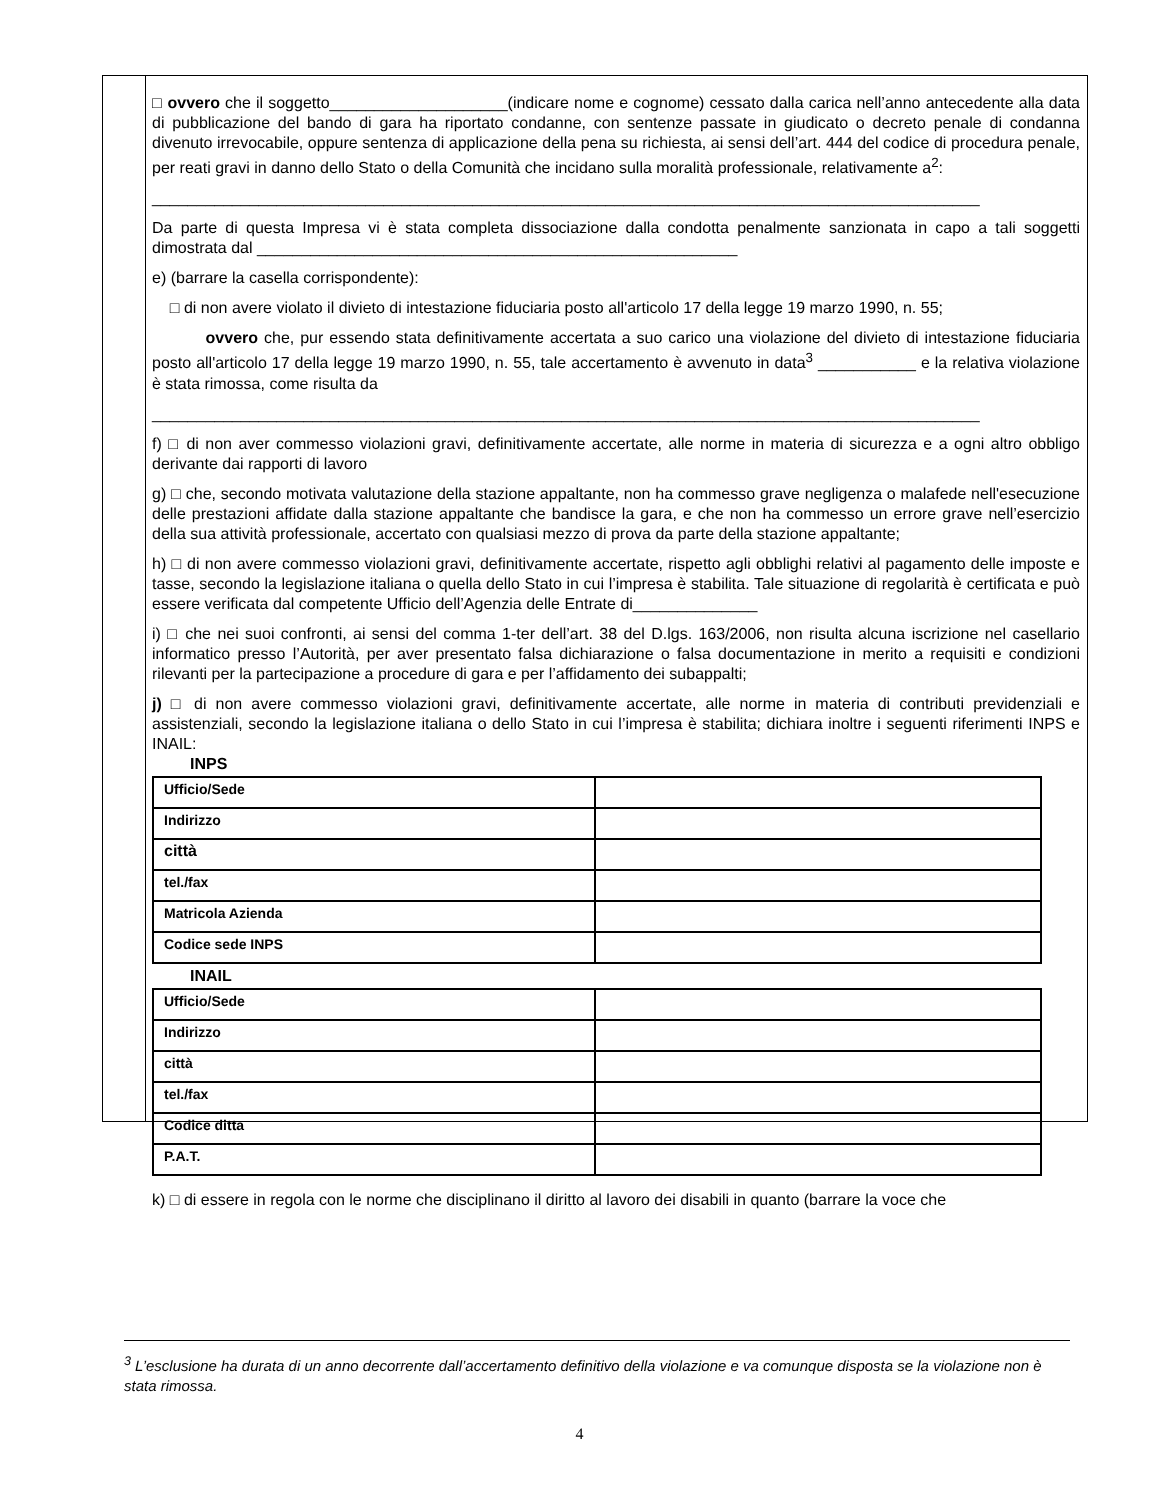□ ovvero che il soggetto____________________(indicare nome e cognome) cessato dalla carica nell’anno antecedente alla data di pubblicazione del bando di gara ha riportato condanne, con sentenze passate in giudicato o decreto penale di condanna divenuto irrevocabile, oppure sentenza di applicazione della pena su richiesta, ai sensi dell’art. 444 del codice di procedura penale, per reati gravi in danno dello Stato o della Comunità che incidano sulla moralità professionale, relativamente a<sup>2</sup>:
_____________________________________________________________________________________________
Da parte di questa Impresa vi è stata completa dissociazione dalla condotta penalmente sanzionata in capo a tali soggetti dimostrata dal ______________________________________________________
e) (barrare la casella corrispondente):
□ di non avere violato il divieto di intestazione fiduciaria posto all'articolo 17 della legge 19 marzo 1990, n. 55;
ovvero che, pur essendo stata definitivamente accertata a suo carico una violazione del divieto di intestazione fiduciaria posto all'articolo 17 della legge 19 marzo 1990, n. 55, tale accertamento è avvenuto in data<sup>3</sup> ___________ e la relativa violazione è stata rimossa, come risulta da
_____________________________________________________________________________________________
f) □ di non aver commesso violazioni gravi, definitivamente accertate, alle norme in materia di sicurezza e a ogni altro obbligo derivante dai rapporti di lavoro
g) □ che, secondo motivata valutazione della stazione appaltante, non ha commesso grave negligenza o malafede nell'esecuzione delle prestazioni affidate dalla stazione appaltante che bandisce la gara, e che non ha commesso un errore grave nell’esercizio della sua attività professionale, accertato con qualsiasi mezzo di prova da parte della stazione appaltante;
h) □ di non avere commesso violazioni gravi, definitivamente accertate, rispetto agli obblighi relativi al pagamento delle imposte e tasse, secondo la legislazione italiana o quella dello Stato in cui l’impresa è stabilita. Tale situazione di regolarità è certificata e può essere verificata dal competente Ufficio dell’Agenzia delle Entrate di______________
i) □ che nei suoi confronti, ai sensi del comma 1-ter dell’art. 38 del D.lgs. 163/2006, non risulta alcuna iscrizione nel casellario informatico presso l’Autorità, per aver presentato falsa dichiarazione o falsa documentazione in merito a requisiti e condizioni rilevanti per la partecipazione a procedure di gara e per l’affidamento dei subappalti;
j) □ di non avere commesso violazioni gravi, definitivamente accertate, alle norme in materia di contributi previdenziali e assistenziali, secondo la legislazione italiana o dello Stato in cui l’impresa è stabilita; dichiara inoltre i seguenti riferimenti INPS e INAIL:
INPS
| Ufficio/Sede | |
| Indirizzo | |
| città | |
| tel./fax | |
| Matricola Azienda | |
| Codice sede INPS | |
INAIL
| Ufficio/Sede | |
| Indirizzo | |
| città | |
| tel./fax | |
| Codice ditta | |
| P.A.T. | |
k) □ di essere in regola con le norme che disciplinano il diritto al lavoro dei disabili in quanto (barrare la voce che
<sup>3</sup> L’esclusione ha durata di un anno decorrente dall’accertamento definitivo della violazione e va comunque disposta se la violazione non è stata rimossa.
4